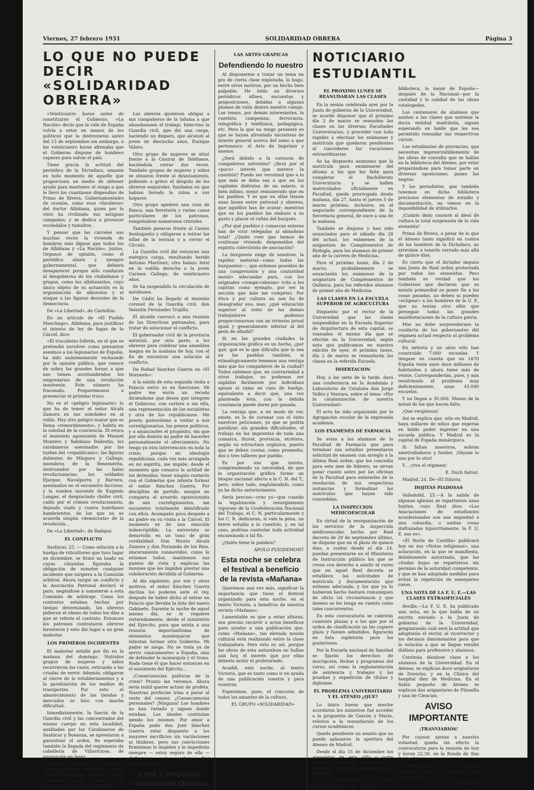Viernes, 27 febrero 1931 SOLIDARIDAD OBRERA Página 3
LO QUE NO PUEDE DECIR «SOLIDARIDAD OBRERA»
«Veinticuatro horas antes de constituirse el Gobierno, «La Nación» decía que la vida de España volvía a estar en manos de los políticos que la destrozaron antes del 13 de septiembre sin embargo, a las veinticuatro horas afirmaba que el Gobierno dispone de hombres capaces para salvar el país.
Tiene gracia la actitud del periódico de la Dictadura, amante en todo momento de aquello que proporciona un medio de obtener ayuda para mantener el rango a que le llevó los cuantiosos dispendios de Primo de Rivera. Gubernamentales de ocasión, como esos «faroleros» del doctor Albiñana, quien por lo visto ha civilizado sus antiguas campañas, y se dedica a provocar escándalos y tumultos.
Y pensar que las cárceles son muchas veces la vivienda de hombres más dignos que todos los de Albiñana y «La Nación», juntos. Organos de opinión, como el periódico ahora y siempre gubernamental, que debiera desaparecer porque sólo conducen al desgobierno de los ciudadanos y grupos, como los albiñanistas, cuyo único objeto de su actuación es la organización de alborotos y el ataque a las figuras decentes de la democracia.
De «La Libertad», de Castellón.
En un artículo de «El Pueblo Manchego», Albiñana, para justificar el intento de ley de fugas de la Cárcel, dice:
«El truculento folletín, en el que se pretendió envolver como presuntos asesinos a los legionarios de España, ha sido unánimemente rechazado por la opinión pública, que conoce de sobra las grandes farsas a que nos tienen acostumbrados los empresarios de una revolución insolvente. Este número ha fracasado. Preparémonos a presenciar el próximo truco.
No es el «peligro legionario» lo que ha de temer el señor Alcalá Zamora en sus soledades en al celda. Hay otro peligro mayor que se llama «remordimiento», y habita en la soledad de la conciencia. El evoca el momento agonizante de Manuel Montero y Sabiñano Ballestín, los carabineros asesinados por las turbas del «republicano»; las figuras dolientes de Mínguez y Gallego, miembros de la Benemérita, destrozados por las balas revolucionarias; los soldados Ejarque, Navalporro y Barrera, asesinados en el encuentro faccioso; y la sombra inocente de Eugenio Longas, el desgraciado chófer civil, caído por el crimen revolucionario, dejando viuda y cuatro huérfanos hambrientos, de los que no se acuerda ningún «demócrata» de la revolución...
De «La Libertad», de Badajoz.
EL CONFLICTO
Sanlúcar, 23. — Como solución a la huelga de viticultores que tuvo lugar en diciembre, se firmó un laudo en cuyas cláusulas figuraba la obligación de someter cualquier incidente que surgiera a la Comisión arbitral. Ahora surgió un conflicto y la Asociación Patronal declaró el paro, negándose a someterse a esta Comisión de arbitraje. Como los contratos estaban hechos por tiempo determinado, los obreros pidieron el abono de todos los días a que se refería el contrato. Entonces los patronos contrataron obreros forasteros y esto dió lugar a un gran malestar.
LOS PRIMEROS INCIDENTES
El malestar estalló por fin en la mañana del domingo. Nutridos grupos de mujeres y niños recorrieron las casas, retirando a las criadas de servir. Además, obligaron al cierre de lo establecimientos y a la paralización de los medios de transportes. Por esto el abastecimiento de las tiendas y mercados se hizo con mucha dificultad.
Inmediatamente, la fuerza de la Guardia civil y las concentradas del mismo cuerpo en esta localidad, auxiliadas por los Carabineros de Sanlúcar y Bonanza, se aprestaron a garantizar el orden. Se esperaba también la llegada del regimiento de caballería de Villaviciosa, de guarnición en Jerez.
Muchos grupos de obreros deambulaban pacíficamente en una protesta tranquila, pero el primer incidente surgió frente a la panadería de Francisco Barrello.
Los obreros quisieron obligar a sus compañeros de la tahona a que abandonasen el trabajo. Intervino la Guardia civil, que dió una carga, haciendo un disparo, que alcanzó al joven de dieciocho años, Enrique Valero.
Otro grupo de mujeres se situó frente a la Central de Teléfonos, haciéndola cerrar dos veces. También grupos de mujeres y niños se situaron frente al Ayuntamiento, pidiendo a gritos el despido de los obreros esquiroles, fundadas en que habían llevado la ruina a sus hogares.
Otro grupo apedreó una casa de Banca, una ferretería y varias casas particulares de los patronos, rompiéndose numerosos cristales.
También pasaron frente al Casino Sanluqueño y obligaron a retirar las sillas de la terraza y a cerrar el Círculo.
La Guardia civil dió entonces una enérgica carga, resultando herido Antonio Martínez; otro balazo hirió en la rodilla derecha a la joven Carmen Gallego, de veinticuatro años.
Se ha suspendido la circulación de autobuses.
De Cádiz ha llegado el teniente coronel de la Guardia civil, don Valentín Fernández Trujillo.
El alcalde convocó a una reunión de las Directivas patronales, para tratar de solucionar el conflicto.
El gobernador civil de la provincia autorizó, por otra parte, a los obreros para celebrar una asamblea magna en la mañana de hoy, con el fin de encontrar una solución al conflicto.
De Rafael Sánchez Guerra en «El Noroeste»:
A la salida de esta segunda visita a Palacio entro yo en funciones. Mi padre me envía un recado diciéndome que desea que integren el Gobierno, con cartera o sin ella, una representación de los socialistas y otra de los republicanos. Me presto gustosísimo a visitar a mis correligionarios, los presos políticos, y a anunciarles el propósito, sin que por ello desista mi padre de hacerles personalmente el ofrecimiento. No tengo ya otra intervención en toda la crisis, porque mi ideología republicana, cada vez más arraigada en mi espíritu, me impide, desde el momento que conozco la actitud de los detenidos, tener ningún contacto con el Gobierno que intenta formar el señor Sánchez Guerra. Por disciplina de partido, aunque no comparta el acuerdo oposicionista de mis correligionarios, me encuentro totalmente identificado con ellos. Acompaño poco después a mi padre en su visita a la Cárcel. El momento es de una emoción indescriptible. La entrevista se desarrolla en un tono de gran cordialidad. Don Niceto Alcalá Zamora y don Fernando de los Ríos, sinceramente conmovidos, como lo estamos todos, mantienen sus puntos de vista y explican las razones que les impiden prestar una colaboración decidida al Gobierno.
Al día siguiente, por ese y otros motivos, el señor Sánchez Guerra declina los poderes ante el rey, después de haber dicho al entrar en Palacio que llevaba la lista del nuevo Gabinete. Durante la noche de aquel mismo día, se le requiere reiteradamente, desde el ministerio del Ejército, para que asista a una reunión importantísima de elementos monárquicos que intentan formar otro Gobierno. Mi padre se niega. No se trata ya de servir «únicamente» a España, sino de defender la monarquía y el trono. Nada tiene él que hacer entonces en el ministerio del Ejército...
¡Consecuencias políticas de la crisis? Pronto las veremos. Ahora sería inútil querer actuar de profeta. Nuestras profecías irían a parar al cesto del censor. ¿Consecuencias personales? ¡Ninguna! Los hombres no han variado y siguen donde estaban. Los ideales continúan siendo los mismos. Por amor a España pudo don José Sánchez Guerra estar dispuesto a los mayores sacrificios sin vacilaciones ni titubeos, pero sus convicciones firmísimas le impiden y le impedirán siempre — estoy seguro de ello — disfrazarse en estos días carnavalescos.»
Leed y propagad «Solidaridad Obrera»
LAS ARTES GRAFICAS
Defendiendo lo nuestro
Al disponerme a tratar un tema en pro de cierta clase explotada, lo hago, entre otros motivos, por un hecho bien palpable. He leído en diversos periódicos afines, encuestas y proposiciones, debidas a algunas plumas de valía dentro nuestro campo. Los temas, por demás interesantes, la cuestión campesina, ferroviaria, telegráfica y telefónica, pedagógica, etc. Pero lo que no tengo presente es que se hayan afrontado iniciativas de interés general acerca del ramo a que pertenezco: el Arte de Imprimir y anexos.
¿Será debido a la carencia de compañeros solventes? ¿Será por el «poco» interés que merece la cuestión? Puede ser verosímil que a lo que más se deba sea a que en las capitales disfrutan de un salario, si bien ínfimo, mejor remunerado que en los pueblos. Y es que en ellas tienen unas bases entre patronal y obreros, que aquéllos han de acatar; mientras que en los pueblos las elabora a su gusto y placer el rufián del burgués.
¿Por qué pueblos y comarcas enteras han de vivir relegadas al abandono total? ¿Quién cree que hemos de continuar viviendo desposeídos del espíritu colectivista de asociación?
La burguesía exige de nosotros, la rapidez material—como todas las burguesías—, que estemos poseídos de una comprensión y una cautoridad moral» adecuadas para, con los originales «rompe-cabezas» (cito a los cajistas como ejemplo, por ser la sección que más me compete). Por ética y por cultura no nos ha de desagradar eso; mas, ¿qué educación superior al resto de los demás trabajadores podemos proporcionarnos con un irrisorio jornal igual y generalmente inferior al del peón de albañil?
Si en las grandes ciudades la organización gráfica es un hecho, ¿por qué, qué es lo que dificulta que lo sea en los pueblos también, si etimológicamente tenemos una ventaja más que los compañeros de la ciudad? Todos sabemos que, en contrariedad a otros trabajos, no podemos ser suplidos fácilmente por individuos ajenos al ramo en caso de huelga, equivalente a decir que, una vez planteada ésta, con la debida constancia puede darse por ganada.
La ventaja que, a mi modo de ver, existe, es la de coronar con el éxito nuestras peticiones, ya que se podría paralizar, sin grandes dificultades, el trabajo en las imprentas de toda una comarca, litoral, provincia, etcétera, según su estructura orgánica, puesto que se deben contar, como promedio, dos o tres talleres por pueblo.
Es por eso que insisto, comprendiendo su necesidad, de que la organización gráfica forme un bloque nacional afecto a la C. N. del T., pero, sobre todo, englobándolo, como ya he dicho anteriormente.
Sería preciso—creo yo—que cuando la legalización y resurgimiento vigoroso de la Confederación Nacional del Trabajo, el C. N. particularmente y los C. R. dedicaran, si vale la pena, un breve estudio a la cuestión, y, en tal caso, podrían controlar toda actividad encaminada a tal fin.
¿Quién tiene la palabra?
APOLO PUIGDEMONT
Esta noche se celebra el festival a beneficio de la revista «Mañana»
Queremos una vez más, significar la importancia que tiene el festival organizado para esta noche, en el teatro Victoria, a beneficio de nuestra revista «Mañana».
Lamentable es que a estas alturas, sea preciso recurrir a actos benéficos para ayudar a una publicación que, como «Mañana», tan elevada misión cultural está realizando entre la clase trabajadora. Pero esto es así, porque las obras de esta naturaleza no hallan aún hoy, el interés que por ellas debería sentir el proletariado.
Acudid, esta noche, al teatro Victoria, que es tanto como ir en ayuda de una publicación vuestra y para vosotros.
Esperamos, pues, el concurso de todos los amantes de la cultura.
EL GRUPO «SOLIDARIDAD»
NOTICIARIO ESTUDIANTIL
EL PROXIMO LUNES SE REANUDARAN LAS CLASES
En la sesión celebrada ayer por la Junta de gobierno de la Universidad, se acordó disponer que el próximo día 2 de marzo se reanuden las clases en las diversas Facultades Universitarias, y proceder con toda rapidez a efectuar los exámenes y matrícula que quedaron pendientes al concederse las vacaciones extraordinarias.
Se ha dispuesto asimismo que la matrícula para examinarse del idioma a los que les falte para completar el Bachillerato Universitario y se hallen matriculados oficialmente en Facultad, quede prorrogada desde mañana, día 27, hasta el jueves 5 de marzo próximo, inclusive, en el negociado correspondiente de la Secretaría general, de once a una de la mañana.
También se dispone y han sido anunciados para el sábado día 28 del actual, los exámenes de la asignatura de Complementos de Biología, para los alumnos de primer año de la carrera de Medicina.
Para el próximo lunes, día 2 de marzo, probablemente se anunciarán los exámenes de la asignatura de Complementos de Química, para los referidos alumnos de primer año de Medicina.
LAS CLASES EN LA ESCUELA SUPERIOR DE AGRICULTURA
Dispuesto por el rector de la Universidad que las clases suspendidas en la Escuela Superior de Arquitectura de esta capital, se reanuden el mismo día que se efectúe en la Universidad, según nota que publicamos en nuestra edición de ayer, el próximo lunes, día 2 de marzo se reanudarán las clases en la referida Escuela.
DISERTACION
Hoy, a las siete de la tarde, dará una conferencia en la Academia y Laboratorio de Cataluña don Jorge Vallés y Ventura, sobre el tema: «Por la catalanización de nuestra Universidad».
El acto ha sido organizado por la Agrupación escolar de la expresada academia.
LOS EXAMENES DE FARMACIA
Se avisa a los alumnos de la Facultad de Farmacia que para terminar sus estudios presentaron solicitud de examen con arreglo a la última Real orden, que los concedía para este mes de febrero, se sirvan pasar cuanto antes por las oficinas de la Facultad para enterarles de la resolución de sus respectivas instancias y formalizar las matrículas que hayan sido concedidas.
LA INSPECCION MEDICOESCOLAR
En virtud de la reorganización de los servicios de la inspección médicoescolar, hecha por Real decreto de 29 de septiembre último, se dispone que en el plazo de quince días, a contar desde el día 24, puedan presentarse en el Ministerio de Instrucción pública los que se crean con derecho a asistir al curso que en aquel Real decreto se establece, las solicitudes de matrícula y documentación que estimen adecuada, y los que ya lo hubieran hecho bastará comuniquen de oficio tal circunstancia y que deseen se les tenga en cuenta como tales concurrentes.
En esta convocatoria se cubrirán cuarenta plazas y a los que por el orden de clasificación no les cupiere plaza y fuesen admitidos, figurarán en lista supletoria para los posteriores.
Por la Escuela nacional de Sanidad se fijarán los derechos de inscripción, fechas y programas del curso, así como la reglamentación de asistencia y trabajos y las pruebas y expedición de títulos y diplomas.
EL PROBLEMA UNIVERSITARIO Y EL ATENEO ¿QUE?
Lo único bueno que anoche acordaron los ministros fué acceder a la propuesta de Gascón y Marín, relativa a la reanudación de los cursos académicos.
Queda pendiente un asunto que no puede aplazarse: la apertura del Ateneo de Madrid.
Desde el día 15 de diciembre los ateneístas de esta villa y corte estamos sufriendo incalculable s perjuicios. Van, pues, setenta días de clausura.
Los estudiosos se ven imposibilitados de acudir a la biblioteca, la mejor de España—después de la Nacional—por la cantidad y la calidad de las obras catalogadas.
Los centenares de alumnos que asisten a las clases que sostiene la docta entidad madrileña, siguen esperando en balde que les sea permitido reanudar sus respectivos cursos.
Los estudiantes de provincias, que necesitan imprescindiblemente de las obras de consulta que se hallan en la biblioteca del Ateneo, por estar preparándose para tomar parte en diversas oposiciones, pasan las negras.
Y los periodistas, que también tenemos en dicha biblioteca preciosos elementos de estudio y documentación, no vemos en la imposibilidad de utilizarlos.
¡Cuánto daño causará al ideal de cultura la total suspensión de la vida ateneísta!
Primo de Rivera, a pesar de lo que el Ateneo tanto significó en contra de los hombres de la Dictadura, no atrevióse a tenerlo cerrado más allá de quince días.
Es cierto que el dictador impuso una Junta de Real orden protestada por todos los ateneístas. Pero también es verdad que los Gobiernos que declaran que su misión primordial es poner fin a las cosas pasadas, no deben ni pueden «eclipsar» a los hombres de la U. P., que no tenían otro afán que perseguir todas las grandes manifestaciones de la cultura patria.
Mas no debe sorprendernos la conducta de los gobernantes del régimen actual respecto al problema cultural.
En setenta y un años sólo han construído 7.000 escuelas. Y téngase en cuenta que en 1870 España tenía unos doce millones de habitantes y ahora tiene más de veinte. Corresponderían, pues, y aun resolviendo el problema muy deficientemente, unas 45.000 escuelas.
Y no llegan a 30.000. Menos de la mitad de las que hacen falta.
¡Qué vergüenza!
Así se explica que, sólo en Madrid, haya millares de niños que esperan en balde poder ingresar en una escuela pública. Y Madrid es la capital de España monárquica.
Si faltan maestros, sobran ametralladoras y fusiles. ¡Váyase lo uno por lo otro!
Y... ¡viva el régimen!
E. Duch Salvat.
Madrid, 24. De «El Diluvio.
HOJITAS PIADOSAS
Valladolid, 25.—A la salida de algunas iglesias se repartieron unas hojitas, cuyo final dice: «Las Asociaciones de estudiantes aconfesionales son una impiedad o una cobardía, o ambas cosas disfrazadas hipócritamente. la F. U. E. eso es».
«El Norte de Castilla» publicará hoy en sus «Notas religiosas», una aclaración, en la que se manifiesta, debidamente autorizado, que las citadas hojas se repartieron sin permiso de la autoridad competente, y que se han adoptado medidas para evitar la repetición de semejantes casos.
UNA NOTA DE LA F. U. E.—LAS CLASES EXTRAOFICIALES
Sevilla.—La F. U. E. ha publicado una nota, en la que habla de un escrito enviado a la Junta de gobierno de la Universidad, preguntando cuál será la actitud que adoptarán el rector, el vicerrector y los decanos dimisionarios para que la solución a que se llegue resulte diáfana para profesores y alumnos.
Continúa dándose clase a los alumnos de la Universidad. En el Ateneo, se explican doce asignaturas de Derecho, y en la Clínica del hospital diez de Medicina. En el Salón pequeño de Ateneo se explican dos asignaturas de Filosofía y una de Ciencias.
AVISO IMPORTANTE
¡TRANVIARIOS!
Por causas ajenas a nuestra voluntad, queda sin efecto la convocatoria para la reunión de hoy y horas 22,30, en la Ronda de San Pablo, 34.
Oportunamente os daremos detalles sobre el asunto que interesaba.
LA COMISION